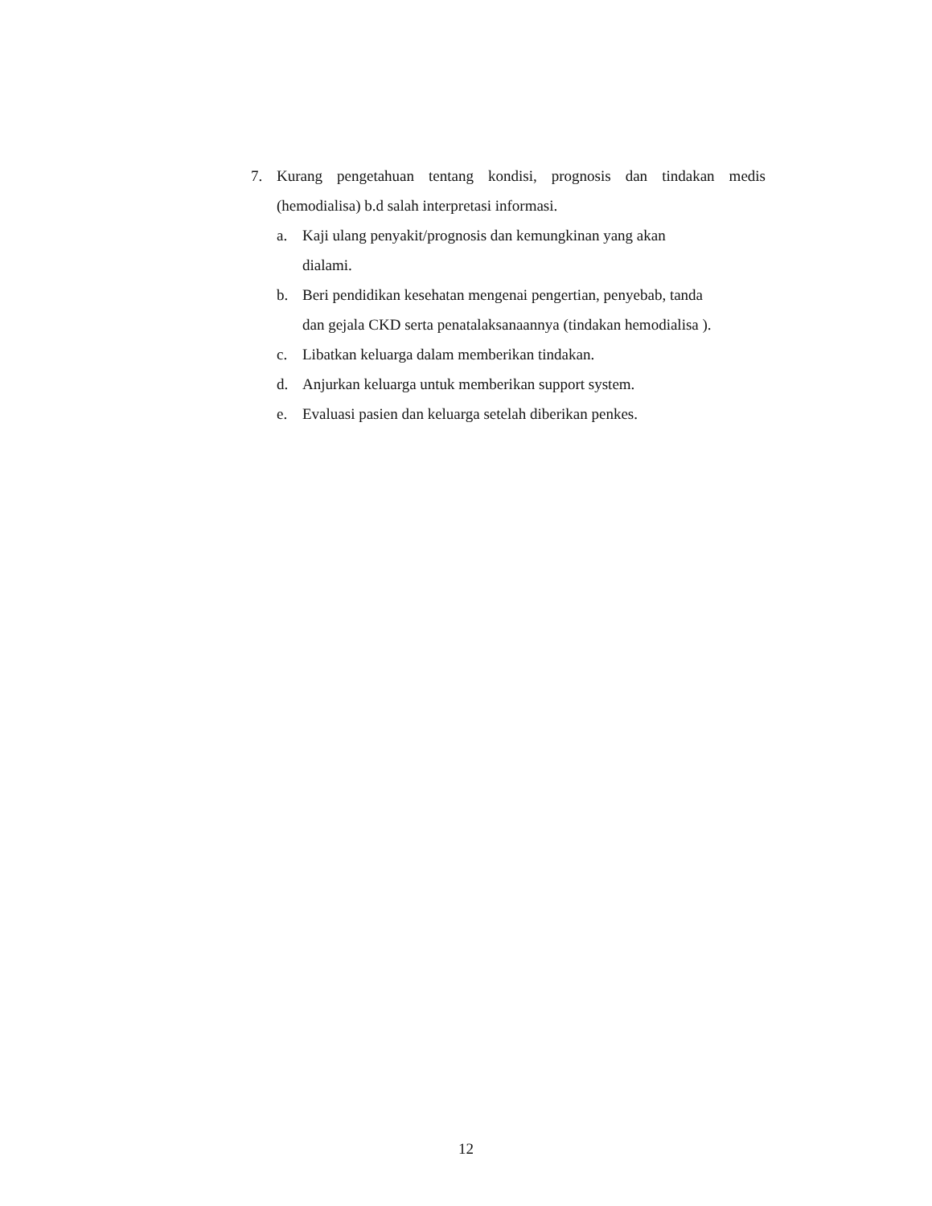7. Kurang pengetahuan tentang kondisi, prognosis dan tindakan medis
(hemodialisa) b.d salah interpretasi informasi.
a. Kaji ulang penyakit/prognosis dan kemungkinan yang akan
dialami.
b. Beri pendidikan kesehatan mengenai pengertian, penyebab, tanda
dan gejala CKD serta penatalaksanaannya (tindakan hemodialisa ).
c. Libatkan keluarga dalam memberikan tindakan.
d. Anjurkan keluarga untuk memberikan support system.
e. Evaluasi pasien dan keluarga setelah diberikan penkes.
12